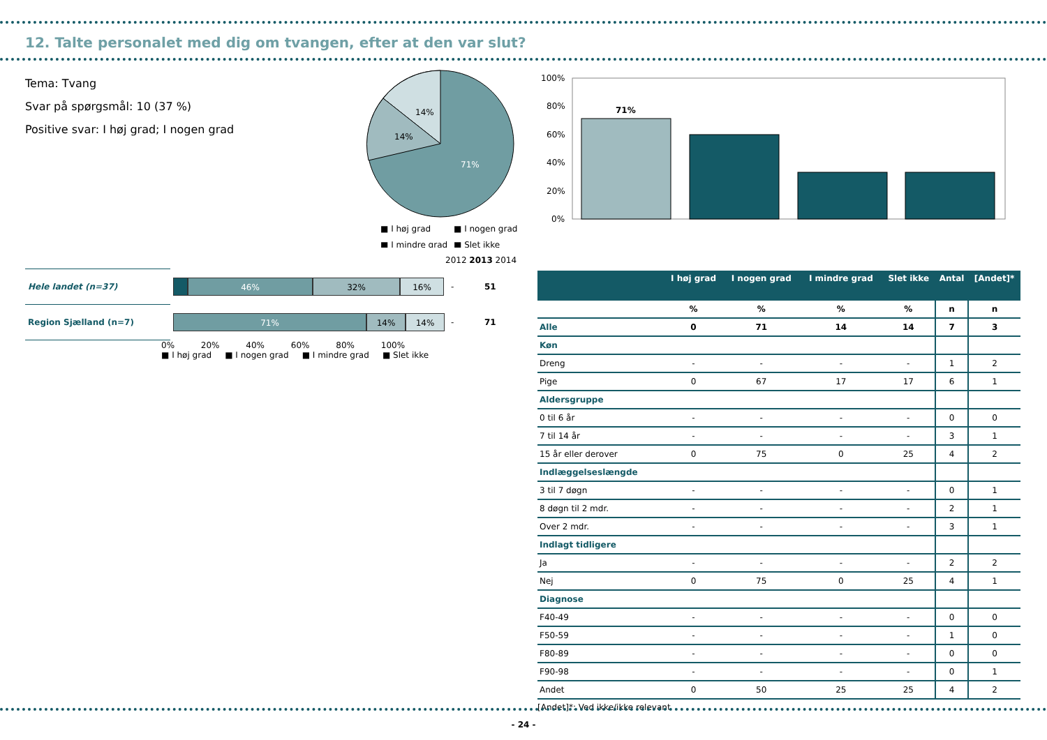12. Talte personalet med dig om tvangen, efter at den var slut?
Tema: Tvang
Svar på spørgsmål: 10 (37 %)
Positive svar: I høj grad; I nogen grad
14%
14%
71%
■ I høj grad
■ I nogen grad
■ I mindre grad
■ Slet ikke
100%
80%
60%
40%
20%
0%
71%
2012 2013 2014
| Hele landet (n=37) | 46% 32% 16% | - | 51 |
| Region Sjælland (n=7) | 71% 14% 14% | - | 71 |
0% 20% 40% 60% 80% 100%
■ I høj grad ■ I nogen grad ■ I mindre grad ■ Slet ikke
| | I høj grad | I nogen grad | I mindre grad | Slet ikke | Antal | [Andet]* |
| --- | --- | --- | --- | --- | --- | --- |
| | % | % | % | % | n | n |
| Alle | 0 | 71 | 14 | 14 | 7 | 3 |
| Køn | | | | | | |
| Dreng | - | - | - | - | 1 | 2 |
| Pige | 0 | 67 | 17 | 17 | 6 | 1 |
| Aldersgruppe | | | | | | |
| 0 til 6 år | - | - | - | - | 0 | 0 |
| 7 til 14 år | - | - | - | - | 3 | 1 |
| 15 år eller derover | 0 | 75 | 0 | 25 | 4 | 2 |
| Indlæggelseslængde | | | | | | |
| 3 til 7 døgn | - | - | - | - | 0 | 1 |
| 8 døgn til 2 mdr. | - | - | - | - | 2 | 1 |
| Over 2 mdr. | - | - | - | - | 3 | 1 |
| Indlagt tidligere | | | | | | |
| Ja | - | - | - | - | 2 | 2 |
| Nej | 0 | 75 | 0 | 25 | 4 | 1 |
| Diagnose | | | | | | |
| F40-49 | - | - | - | - | 0 | 0 |
| F50-59 | - | - | - | - | 1 | 0 |
| F80-89 | - | - | - | - | 0 | 0 |
| F90-98 | - | - | - | - | 0 | 1 |
| Andet | 0 | 50 | 25 | 25 | 4 | 2 |
[Andet]*: Ved ikke/ikke relevant
- 24 -